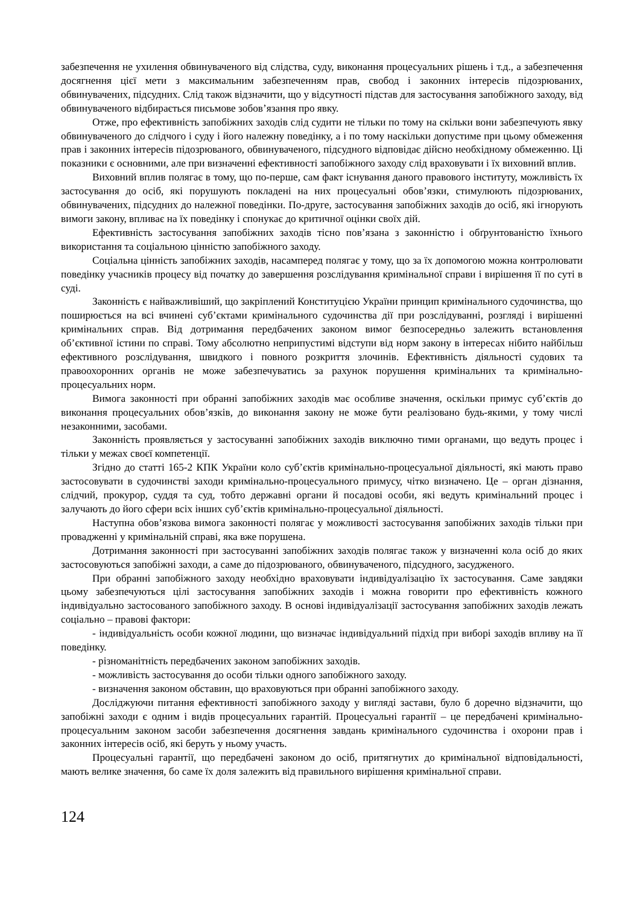забезпечення не ухилення обвинуваченого від слідства, суду, виконання процесуальних рішень і т.д., а забезпечення досягнення цієї мети з максимальним забезпеченням прав, свобод і законних інтересів підозрюваних, обвинувачених, підсудних. Слід також відзначити, що у відсутності підстав для застосування запобіжного заходу, від обвинуваченого відбирається письмове зобов’язання про явку.
Отже, про ефективність запобіжних заходів слід судити не тільки по тому на скільки вони забезпечують явку обвинуваченого до слідчого і суду і його належну поведінку, а і по тому наскільки допустиме при цьому обмеження прав і законних інтересів підозрюваного, обвинуваченого, підсудного відповідає дійсно необхідному обмеженню. Ці показники є основними, але при визначенні ефективності запобіжного заходу слід враховувати і їх виховний вплив.
Виховний вплив полягає в тому, що по-перше, сам факт існування даного правового інституту, можливість їх застосування до осіб, які порушують покладені на них процесуальні обов’язки, стимулюють підозрюваних, обвинувачених, підсудних до належної поведінки. По-друге, застосування запобіжних заходів до осіб, які ігнорують вимоги закону, впливає на їх поведінку і спонукає до критичної оцінки своїх дій.
Ефективність застосування запобіжних заходів тісно пов’язана з законністю і обґрунтованістю їхнього використання та соціальною цінністю запобіжного заходу.
Соціальна цінність запобіжних заходів, насамперед полягає у тому, що за їх допомогою можна контролювати поведінку учасників процесу від початку до завершення розслідування кримінальної справи і вирішення її по суті в суді.
Законність є найважливіший, що закріплений Конституцією України принцип кримінального судочинства, що поширюється на всі вчинені суб’єктами кримінального судочинства дії при розслідуванні, розгляді і вирішенні кримінальних справ. Від дотримання передбачених законом вимог безпосередньо залежить встановлення об’єктивної істини по справі. Тому абсолютно неприпустимі відступи від норм закону в інтересах нібито найбільш ефективного розслідування, швидкого і повного розкриття злочинів. Ефективність діяльності судових та правоохоронних органів не може забезпечуватись за рахунок порушення кримінальних та кримінально-процесуальних норм.
Вимога законності при обранні запобіжних заходів має особливе значення, оскільки примус суб’єктів до виконання процесуальних обов’язків, до виконання закону не може бути реалізовано будь-якими, у тому числі незаконними, засобами.
Законність проявляється у застосуванні запобіжних заходів виключно тими органами, що ведуть процес і тільки у межах своєї компетенції.
Згідно до статті 165-2 КПК України коло суб’єктів кримінально-процесуальної діяльності, які мають право застосовувати в судочинстві заходи кримінально-процесуального примусу, чітко визначено. Це – орган дізнання, слідчий, прокурор, суддя та суд, тобто державні органи й посадові особи, які ведуть кримінальний процес і залучають до його сфери всіх інших суб’єктів кримінально-процесуальної діяльності.
Наступна обов’язкова вимога законності полягає у можливості застосування запобіжних заходів тільки при провадженні у кримінальній справі, яка вже порушена.
Дотримання законності при застосуванні запобіжних заходів полягає також у визначенні кола осіб до яких застосовуються запобіжні заходи, а саме до підозрюваного, обвинуваченого, підсудного, засудженого.
При обранні запобіжного заходу необхідно враховувати індивідуалізацію їх застосування. Саме завдяки цьому забезпечуються цілі застосування запобіжних заходів і можна говорити про ефективність кожного індивідуально застосованого запобіжного заходу. В основі індивідуалізації застосування запобіжних заходів лежать соціально – правові фактори:
- індивідуальність особи кожної людини, що визначає індивідуальний підхід при виборі заходів впливу на її поведінку.
- різноманітність передбачених законом запобіжних заходів.
- можливість застосування до особи тільки одного запобіжного заходу.
- визначення законом обставин, що враховуються при обранні запобіжного заходу.
Досліджуючи питання ефективності запобіжного заходу у вигляді застави, було б доречно відзначити, що запобіжні заходи є одним і видів процесуальних гарантій. Процесуальні гарантії – це передбачені кримінально-процесуальним законом засоби забезпечення досягнення завдань кримінального судочинства і охорони прав і законних інтересів осіб, які беруть у ньому участь.
Процесуальні гарантії, що передбачені законом до осіб, притягнутих до кримінальної відповідальності, мають велике значення, бо саме їх доля залежить від правильного вирішення кримінальної справи.
124